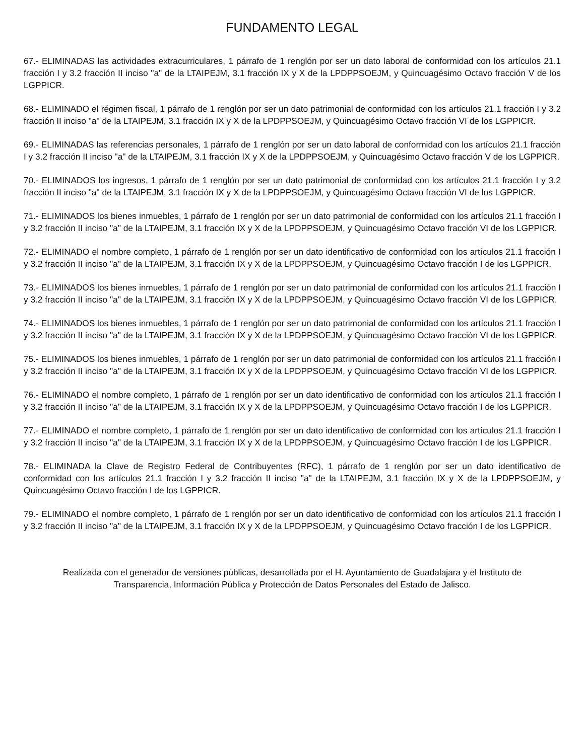FUNDAMENTO LEGAL
67.- ELIMINADAS las actividades extracurriculares, 1 párrafo de 1 renglón por ser un dato laboral de conformidad con los artículos 21.1 fracción I y 3.2 fracción II inciso "a" de la LTAIPEJM, 3.1 fracción IX y X de la LPDPPSOEJM, y Quincuagésimo Octavo fracción V de los LGPPICR.
68.- ELIMINADO el régimen fiscal, 1 párrafo de 1 renglón por ser un dato patrimonial de conformidad con los artículos 21.1 fracción I y 3.2 fracción II inciso "a" de la LTAIPEJM, 3.1 fracción IX y X de la LPDPPSOEJM, y Quincuagésimo Octavo fracción VI de los LGPPICR.
69.- ELIMINADAS las referencias personales, 1 párrafo de 1 renglón por ser un dato laboral de conformidad con los artículos 21.1 fracción I y 3.2 fracción II inciso "a" de la LTAIPEJM, 3.1 fracción IX y X de la LPDPPSOEJM, y Quincuagésimo Octavo fracción V de los LGPPICR.
70.- ELIMINADOS los ingresos, 1 párrafo de 1 renglón por ser un dato patrimonial de conformidad con los artículos 21.1 fracción I y 3.2 fracción II inciso "a" de la LTAIPEJM, 3.1 fracción IX y X de la LPDPPSOEJM, y Quincuagésimo Octavo fracción VI de los LGPPICR.
71.- ELIMINADOS los bienes inmuebles, 1 párrafo de 1 renglón por ser un dato patrimonial de conformidad con los artículos 21.1 fracción I y 3.2 fracción II inciso "a" de la LTAIPEJM, 3.1 fracción IX y X de la LPDPPSOEJM, y Quincuagésimo Octavo fracción VI de los LGPPICR.
72.- ELIMINADO el nombre completo, 1 párrafo de 1 renglón por ser un dato identificativo de conformidad con los artículos 21.1 fracción I y 3.2 fracción II inciso "a" de la LTAIPEJM, 3.1 fracción IX y X de la LPDPPSOEJM, y Quincuagésimo Octavo fracción I de los LGPPICR.
73.- ELIMINADOS los bienes inmuebles, 1 párrafo de 1 renglón por ser un dato patrimonial de conformidad con los artículos 21.1 fracción I y 3.2 fracción II inciso "a" de la LTAIPEJM, 3.1 fracción IX y X de la LPDPPSOEJM, y Quincuagésimo Octavo fracción VI de los LGPPICR.
74.- ELIMINADOS los bienes inmuebles, 1 párrafo de 1 renglón por ser un dato patrimonial de conformidad con los artículos 21.1 fracción I y 3.2 fracción II inciso "a" de la LTAIPEJM, 3.1 fracción IX y X de la LPDPPSOEJM, y Quincuagésimo Octavo fracción VI de los LGPPICR.
75.- ELIMINADOS los bienes inmuebles, 1 párrafo de 1 renglón por ser un dato patrimonial de conformidad con los artículos 21.1 fracción I y 3.2 fracción II inciso "a" de la LTAIPEJM, 3.1 fracción IX y X de la LPDPPSOEJM, y Quincuagésimo Octavo fracción VI de los LGPPICR.
76.- ELIMINADO el nombre completo, 1 párrafo de 1 renglón por ser un dato identificativo de conformidad con los artículos 21.1 fracción I y 3.2 fracción II inciso "a" de la LTAIPEJM, 3.1 fracción IX y X de la LPDPPSOEJM, y Quincuagésimo Octavo fracción I de los LGPPICR.
77.- ELIMINADO el nombre completo, 1 párrafo de 1 renglón por ser un dato identificativo de conformidad con los artículos 21.1 fracción I y 3.2 fracción II inciso "a" de la LTAIPEJM, 3.1 fracción IX y X de la LPDPPSOEJM, y Quincuagésimo Octavo fracción I de los LGPPICR.
78.- ELIMINADA la Clave de Registro Federal de Contribuyentes (RFC), 1 párrafo de 1 renglón por ser un dato identificativo de conformidad con los artículos 21.1 fracción I y 3.2 fracción II inciso "a" de la LTAIPEJM, 3.1 fracción IX y X de la LPDPPSOEJM, y Quincuagésimo Octavo fracción I de los LGPPICR.
79.- ELIMINADO el nombre completo, 1 párrafo de 1 renglón por ser un dato identificativo de conformidad con los artículos 21.1 fracción I y 3.2 fracción II inciso "a" de la LTAIPEJM, 3.1 fracción IX y X de la LPDPPSOEJM, y Quincuagésimo Octavo fracción I de los LGPPICR.
Realizada con el generador de versiones públicas, desarrollada por el H. Ayuntamiento de Guadalajara y el Instituto de Transparencia, Información Pública y Protección de Datos Personales del Estado de Jalisco.